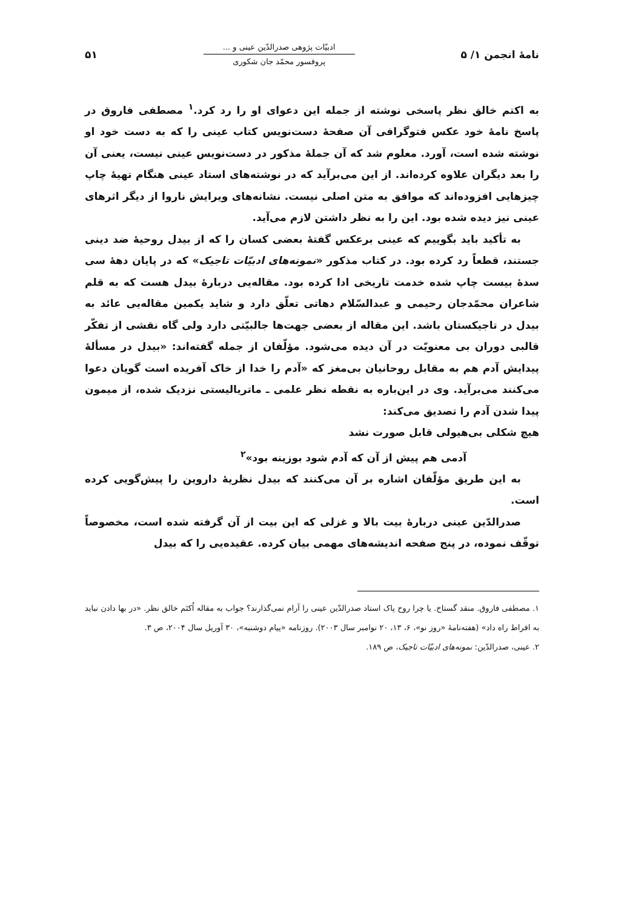نامهٔ انجمن ۱/ ۵
ادبیّات پژوهی صدرالدّین عینی و ...
پروفسور محمّد جان شکوری
۵۱
به اکتم خالق نظر پاسخی نوشته از جمله این دعوای او را رد کرد.<sup>۱</sup> مصطفی فاروق در پاسخ نامهٔ خود عکس فتوگرافی آن صفحهٔ دست‌نویس کتاب عینی را که به دست خود او نوشته شده است، آورد. معلوم شد که آن جملهٔ مذکور در دست‌نویس عینی نیست، یعنی آن را بعد دیگران علاوه کرده‌اند. از این می‌برآید که در نوشته‌های استاد عینی هنگام تهیهٔ چاپ چیزهایی افزوده‌اند که موافق به متن اصلی نیست. نشانه‌های ویرایش ناروا از دیگر اثرهای عینی نیز دیده شده بود. این را به نظر داشتن لازم می‌آید.
به تأکید باید بگوییم که عینی برعکس گفتهٔ بعضی کسان را که از بیدل روحیهٔ ضد دینی جستند، قطعاً رد کرده بود. در کتاب مذکور «نمونه‌های ادبیّات تاجیک» که در پایان دههٔ سی سدهٔ بیست چاپ شده خدمت تاریخی ادا کرده بود. مقاله‌یی دربارهٔ بیدل هست که به قلم شاعران محمّدجان رحیمی و عبدالسّلام دهاتی تعلّق دارد و شاید یکمین مقاله‌یی عائد به بیدل در تاجیکستان باشد. این مقاله از بعضی جهت‌ها جالبیّتی دارد ولی گاه نقشی از تفکّر قالبی دوران بی معنویّت در آن دیده می‌شود. مؤلّفان از جمله گفته‌اند: «بیدل در مسألهٔ پیدایش آدم هم به مقابل روحانیان بی‌مغز که «آدم را خدا از خاک آفریده است گویان دعوا می‌کنند می‌برآید. وی در این‌باره به نقطه نظر علمی ـ ماتریالیستی نزدیک شده، از میمون پیدا شدن آدم را تصدیق می‌کند:
هیچ شکلی بی‌هیولی قابل صورت نشد
آدمی هم پیش از آن که آدم شود بوزینه بود»<sup>۲</sup>
به این طریق مؤلّفان اشاره بر آن می‌کنند که بیدل نظریهٔ داروین را پیش‌گویی کرده است.
صدرالدّین عینی دربارهٔ بیت بالا و غزلی که این بیت از آن گرفته شده است، مخصوصاً توقّف نموده، در پنج صفحه اندیشه‌های مهمی بیان کرده. عقیده‌یی را که بیدل
۱. مصطفی فاروق. منقد گستاخ. یا چرا روح پاک استاد صدرالدّین عینی را آرام نمی‌گذارند؟ جواب به مقاله اُکتَم خالق نظر. «در بها دادن نباید به افراط راه داد» (هفته‌نامهٔ «روز نو»، ۶، ۱۳، ۲۰ نوامبر سال ۲۰۰۳). روزنامه «پیام دوشنبه»، ۳۰ آوریل سال ۲۰۰۴، ص ۳.
۲. عینی، صدرالدّین: نمونه‌های ادبیّات تاجیک، ص ۱۸۹.